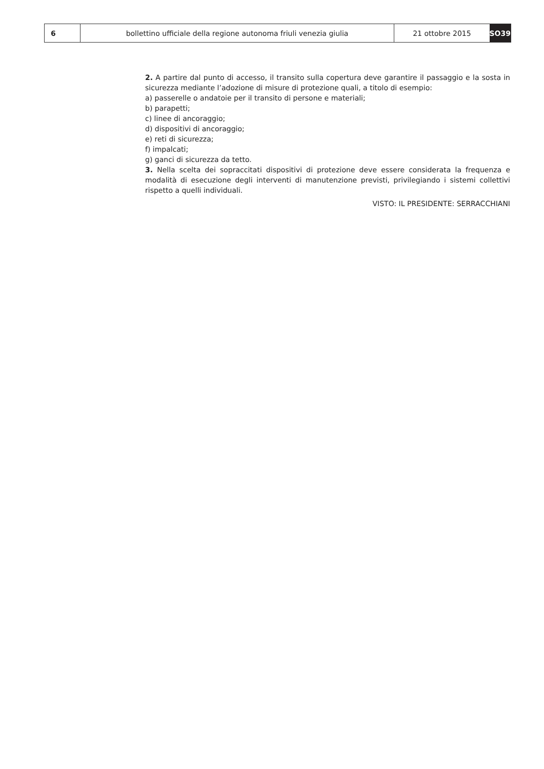6 bollettino ufficiale della regione autonoma friuli venezia giulia 21 ottobre 2015 SO39
2. A partire dal punto di accesso, il transito sulla copertura deve garantire il passaggio e la sosta in sicurezza mediante l’adozione di misure di protezione quali, a titolo di esempio:
a) passerelle o andatoie per il transito di persone e materiali;
b) parapetti;
c) linee di ancoraggio;
d) dispositivi di ancoraggio;
e) reti di sicurezza;
f) impalcati;
g) ganci di sicurezza da tetto.
3. Nella scelta dei sopraccitati dispositivi di protezione deve essere considerata la frequenza e modalità di esecuzione degli interventi di manutenzione previsti, privilegiando i sistemi collettivi rispetto a quelli individuali.
VISTO: IL PRESIDENTE: SERRACCHIANI